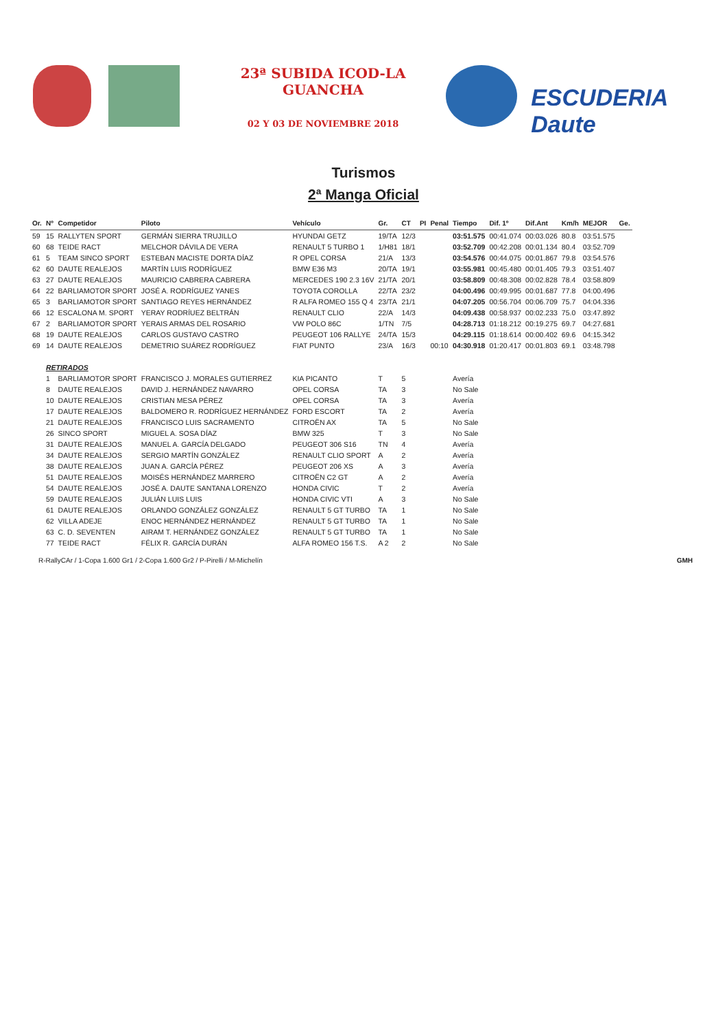23ª SUBIDA ICOD-LA GUANCHA
02 Y 03 DE NOVIEMBRE 2018
ESCUDERIA Daute
Turismos
2ª Manga Oficial
| Or. | Nº | Competidor | Piloto | Vehículo | Gr. | CT | PI | Penal | Tiempo | Dif. 1º | Dif.Ant | Km/h | MEJOR | Ge. |
| --- | --- | --- | --- | --- | --- | --- | --- | --- | --- | --- | --- | --- | --- | --- |
| 59 | 15 | RALLYTEN SPORT | GERMÁN SIERRA TRUJILLO | HYUNDAI GETZ | 19/TA | 12/3 | | | 03:51.575 | 00:41.074 | 00:03.026 | 80.8 | 03:51.575 | |
| 60 | 68 | TEIDE RACT | MELCHOR DÁVILA DE VERA | RENAULT 5 TURBO 1 | 1/H81 | 18/1 | | | 03:52.709 | 00:42.208 | 00:01.134 | 80.4 | 03:52.709 | |
| 61 | 5 | TEAM SINCO SPORT | ESTEBAN MACISTE DORTA DÍAZ | R OPEL CORSA | 21/A | 13/3 | | | 03:54.576 | 00:44.075 | 00:01.867 | 79.8 | 03:54.576 | |
| 62 | 60 | DAUTE REALEJOS | MARTÍN LUIS RODRÍGUEZ | BMW E36 M3 | 20/TA | 19/1 | | | 03:55.981 | 00:45.480 | 00:01.405 | 79.3 | 03:51.407 | |
| 63 | 27 | DAUTE REALEJOS | MAURICIO CABRERA CABRERA | MERCEDES 190 2.3 16V | 21/TA | 20/1 | | | 03:58.809 | 00:48.308 | 00:02.828 | 78.4 | 03:58.809 | |
| 64 | 22 | BARLIAMOTOR SPORT | JOSÉ A. RODRÍGUEZ YANES | TOYOTA COROLLA | 22/TA | 23/2 | | | 04:00.496 | 00:49.995 | 00:01.687 | 77.8 | 04:00.496 | |
| 65 | 3 | BARLIAMOTOR SPORT | SANTIAGO REYES HERNÁNDEZ | R ALFA ROMEO 155 Q 4 | 23/TA | 21/1 | | | 04:07.205 | 00:56.704 | 00:06.709 | 75.7 | 04:04.336 | |
| 66 | 12 | ESCALONA M. SPORT | YERAY RODRÍUEZ BELTRÁN | RENAULT CLIO | 22/A | 14/3 | | | 04:09.438 | 00:58.937 | 00:02.233 | 75.0 | 03:47.892 | |
| 67 | 2 | BARLIAMOTOR SPORT | YERAIS ARMAS DEL ROSARIO | VW POLO 86C | 1/TN | 7/5 | | | 04:28.713 | 01:18.212 | 00:19.275 | 69.7 | 04:27.681 | |
| 68 | 19 | DAUTE REALEJOS | CARLOS GUSTAVO CASTRO | PEUGEOT 106 RALLYE | 24/TA | 15/3 | | | 04:29.115 | 01:18.614 | 00:00.402 | 69.6 | 04:15.342 | |
| 69 | 14 | DAUTE REALEJOS | DEMETRIO SUÁREZ RODRÍGUEZ | FIAT PUNTO | 23/A | 16/3 | | 00:10 | 04:30.918 | 01:20.417 | 00:01.803 | 69.1 | 03:48.798 | |
| | RETIRADOS | | | | | | | | | | | | | |
| | 1 | BARLIAMOTOR SPORT | FRANCISCO J. MORALES GUTIERREZ | KIA PICANTO | T | 5 | | | Avería | | | | | |
| | 8 | DAUTE REALEJOS | DAVID J. HERNÁNDEZ NAVARRO | OPEL CORSA | TA | 3 | | | No Sale | | | | | |
| | 10 | DAUTE REALEJOS | CRISTIAN MESA PÉREZ | OPEL CORSA | TA | 3 | | | Avería | | | | | |
| | 17 | DAUTE REALEJOS | BALDOMERO R. RODRÍGUEZ HERNÁNDEZ | FORD ESCORT | TA | 2 | | | Avería | | | | | |
| | 21 | DAUTE REALEJOS | FRANCISCO LUIS SACRAMENTO | CITROËN AX | TA | 5 | | | No Sale | | | | | |
| | 26 | SINCO SPORT | MIGUEL A. SOSA DÍAZ | BMW 325 | T | 3 | | | No Sale | | | | | |
| | 31 | DAUTE REALEJOS | MANUEL A. GARCÍA DELGADO | PEUGEOT 306 S16 | TN | 4 | | | Avería | | | | | |
| | 34 | DAUTE REALEJOS | SERGIO MARTÍN GONZÁLEZ | RENAULT CLIO SPORT | A | 2 | | | Avería | | | | | |
| | 38 | DAUTE REALEJOS | JUAN A. GARCÍA PÉREZ | PEUGEOT 206 XS | A | 3 | | | Avería | | | | | |
| | 51 | DAUTE REALEJOS | MOISÉS HERNÁNDEZ MARRERO | CITROËN C2 GT | A | 2 | | | Avería | | | | | |
| | 54 | DAUTE REALEJOS | JOSÉ A. DAUTE SANTANA LORENZO | HONDA CIVIC | T | 2 | | | Avería | | | | | |
| | 59 | DAUTE REALEJOS | JULIÁN LUIS LUIS | HONDA CIVIC VTI | A | 3 | | | No Sale | | | | | |
| | 61 | DAUTE REALEJOS | ORLANDO GONZÁLEZ GONZÁLEZ | RENAULT 5 GT TURBO | TA | 1 | | | No Sale | | | | | |
| | 62 | VILLA ADEJE | ENOC HERNÁNDEZ HERNÁNDEZ | RENAULT 5 GT TURBO | TA | 1 | | | No Sale | | | | | |
| | 63 | C. D. SEVENTEN | AIRAM T. HERNÁNDEZ GONZÁLEZ | RENAULT 5 GT TURBO | TA | 1 | | | No Sale | | | | | |
| | 77 | TEIDE RACT | FÉLIX R. GARCÍA DURÁN | ALFA ROMEO 156 T.S. | A 2 | 2 | | | No Sale | | | | | |
R-RallyCAr / 1-Copa 1.600 Gr1 / 2-Copa 1.600 Gr2 / P-Pirelli / M-Michelín GMH